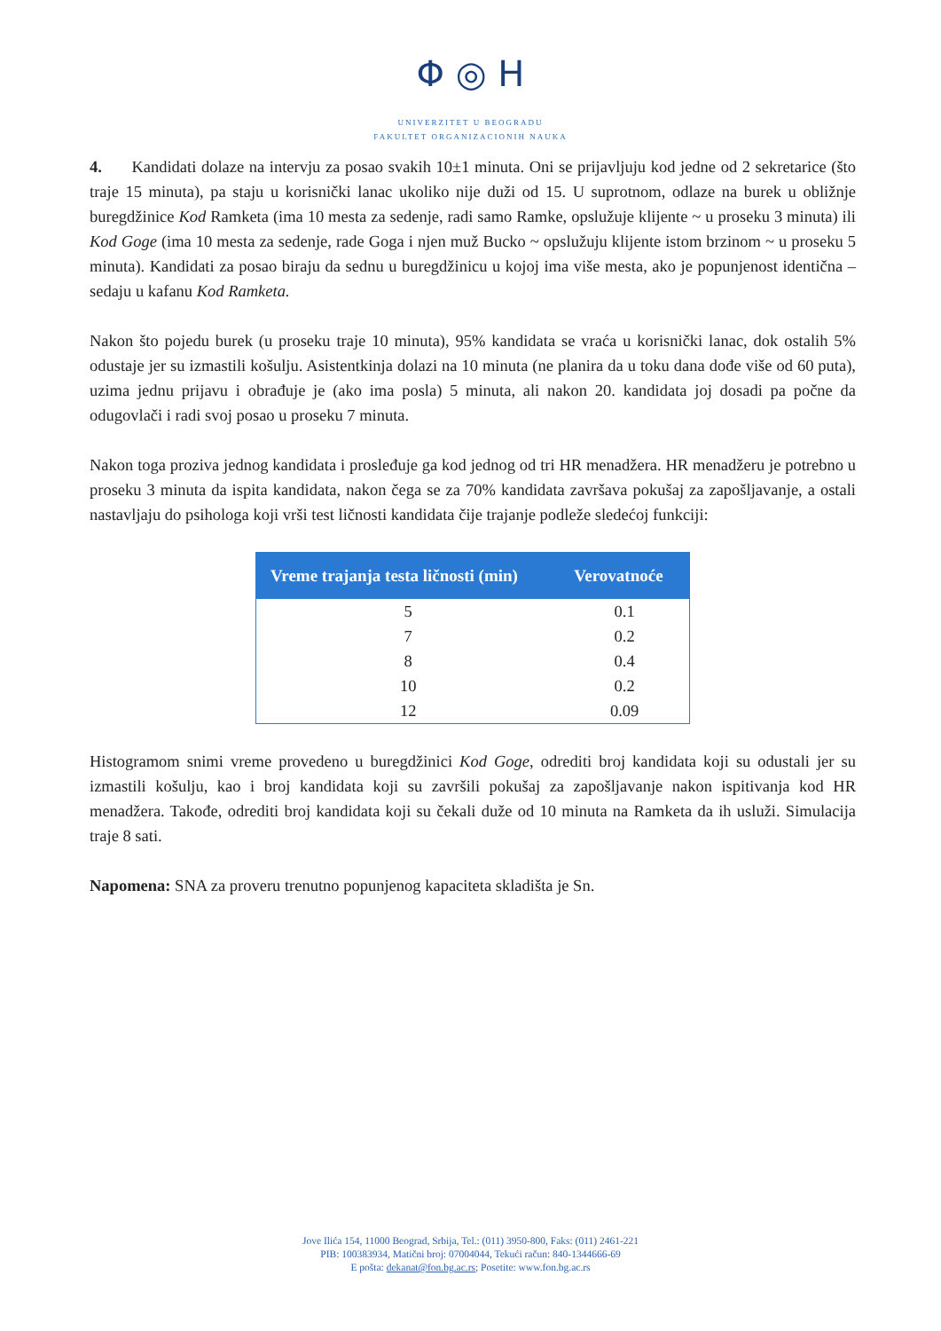Φ ◎ H
UNIVERZITET U BEOGRADU
FAKULTET ORGANIZACIONIH NAUKA
4. Kandidati dolaze na intervju za posao svakih 10±1 minuta. Oni se prijavljuju kod jedne od 2 sekretarice (što traje 15 minuta), pa staju u korisnički lanac ukoliko nije duži od 15. U suprotnom, odlaze na burek u obližnje buregdžinice Kod Ramketa (ima 10 mesta za sedenje, radi samo Ramke, opslužuje klijente ~ u proseku 3 minuta) ili Kod Goge (ima 10 mesta za sedenje, rade Goga i njen muž Bucko ~ opslužuju klijente istom brzinom ~ u proseku 5 minuta). Kandidati za posao biraju da sednu u buregdžinicu u kojoj ima više mesta, ako je popunjenost identična – sedaju u kafanu Kod Ramketa.
Nakon što pojedu burek (u proseku traje 10 minuta), 95% kandidata se vraća u korisnički lanac, dok ostalih 5% odustaje jer su izmastili košulju. Asistentkinja dolazi na 10 minuta (ne planira da u toku dana dođe više od 60 puta), uzima jednu prijavu i obrađuje je (ako ima posla) 5 minuta, ali nakon 20. kandidata joj dosadi pa počne da odugovlači i radi svoj posao u proseku 7 minuta.
Nakon toga proziva jednog kandidata i prosleđuje ga kod jednog od tri HR menadžera. HR menadžeru je potrebno u proseku 3 minuta da ispita kandidata, nakon čega se za 70% kandidata završava pokušaj za zapošljavanje, a ostali nastavljaju do psihologa koji vrši test ličnosti kandidata čije trajanje podleže sledećoj funkciji:
| Vreme trajanja testa ličnosti (min) | Verovatnoće |
| --- | --- |
| 5 | 0.1 |
| 7 | 0.2 |
| 8 | 0.4 |
| 10 | 0.2 |
| 12 | 0.09 |
Histogramom snimi vreme provedeno u buregdžinici Kod Goge, odrediti broj kandidata koji su odustali jer su izmastili košulju, kao i broj kandidata koji su završili pokušaj za zapošljavanje nakon ispitivanja kod HR menadžera. Takođe, odrediti broj kandidata koji su čekali duže od 10 minuta na Ramketa da ih usluži. Simulacija traje 8 sati.
Napomena: SNA za proveru trenutno popunjenog kapaciteta skladišta je Sn.
Jove Ilića 154, 11000 Beograd, Srbija, Tel.: (011) 3950-800, Faks: (011) 2461-221
PIB: 100383934, Matični broj: 07004044, Tekući račun: 840-1344666-69
E pošta: dekanat@fon.bg.ac.rs; Posetite: www.fon.bg.ac.rs